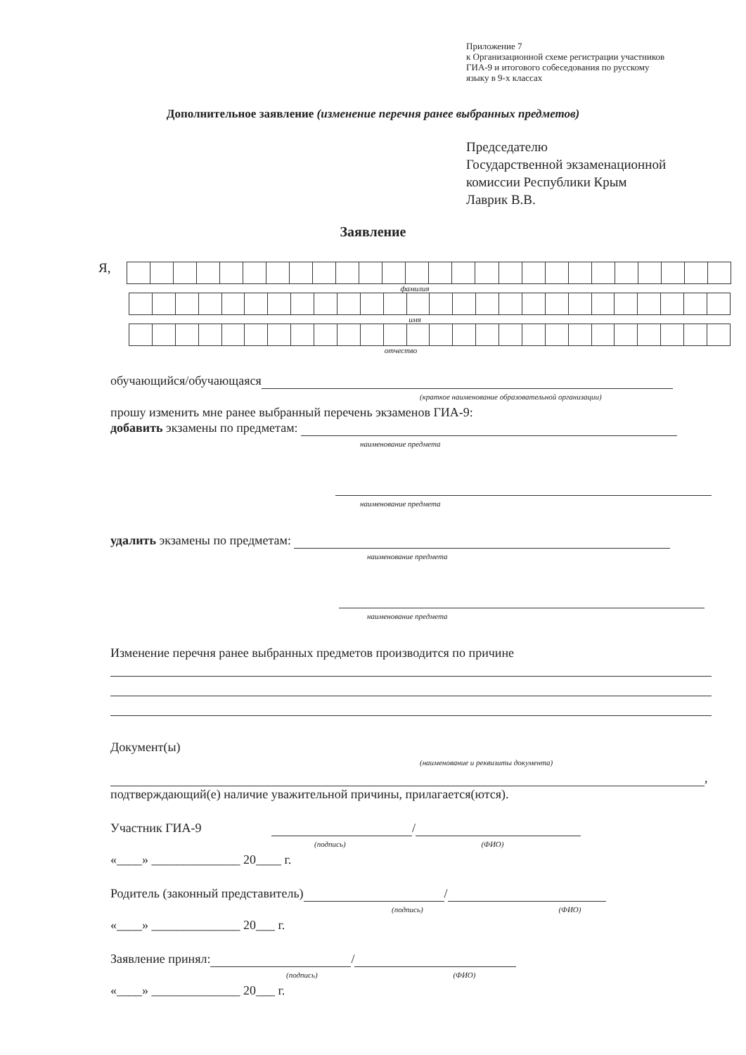Приложение 7
к Организационной схеме регистрации участников
ГИА-9 и итогового собеседования по русскому
языку в 9-х классах
Дополнительное заявление (изменение перечня ранее выбранных предметов)
Председателю
Государственной экзаменационной
комиссии Республики Крым
Лаврик В.В.
Заявление
Я,
фамилия
имя
отчество
обучающийся/обучающаяся
(краткое наименование образовательной организации)
прошу изменить мне ранее выбранный перечень экзаменов ГИА-9:
добавить экзамены по предметам:
наименование предмета
наименование предмета
удалить экзамены по предметам:
наименование предмета
наименование предмета
Изменение перечня ранее выбранных предметов производится по причине
Документ(ы)
(наименование и реквизиты документа)
,
подтверждающий(е) наличие уважительной причины, прилагается(ются).
Участник ГИА-9 /
(подпись) (ФИО)
«____» ______________ 20____ г.
Родитель (законный представитель) /
(подпись) (ФИО)
«____» ______________ 20___ г.
Заявление принял: /
(подпись) (ФИО)
«____» ______________ 20___ г.